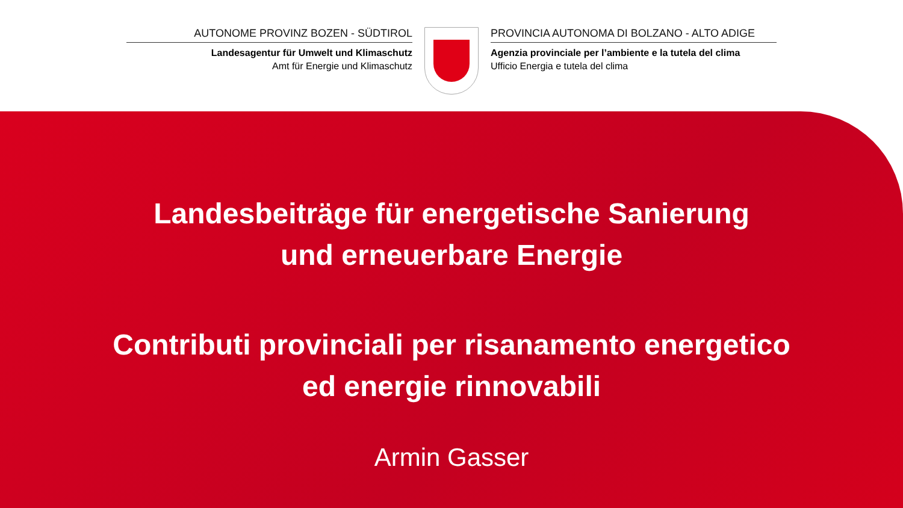AUTONOME PROVINZ BOZEN - SÜDTIROL
Landesagentur für Umwelt und Klimaschutz
Amt für Energie und Klimaschutz
PROVINCIA AUTONOMA DI BOLZANO - ALTO ADIGE
Agenzia provinciale per l’ambiente e la tutela del clima
Ufficio Energia e tutela del clima
Landesbeiträge für energetische Sanierung
und erneuerbare Energie
Contributi provinciali per risanamento energetico
ed energie rinnovabili
Armin Gasser